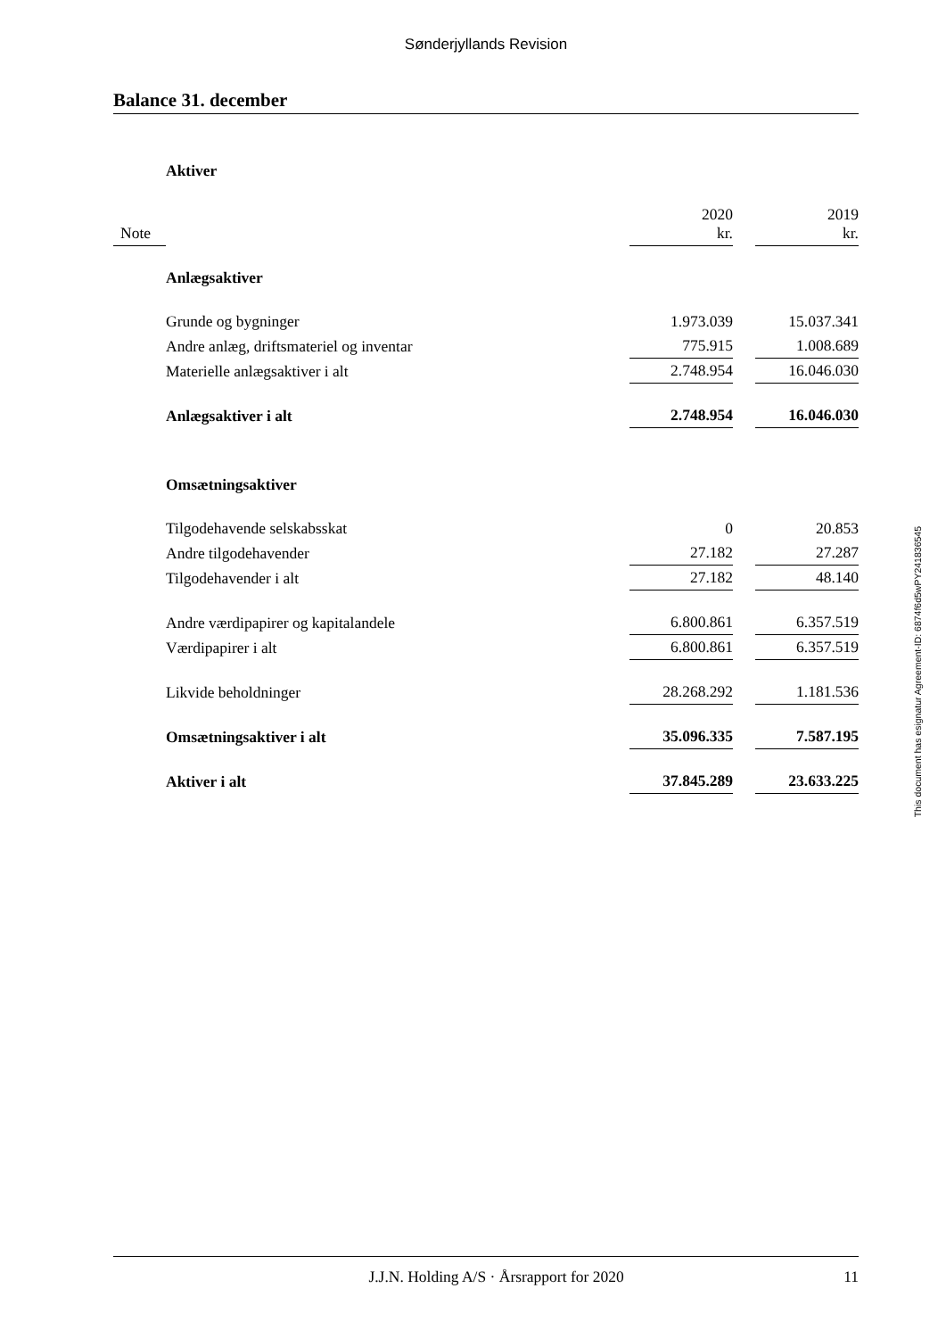Sønderjyllands Revision
Balance 31. december
| | Aktiver | | | |
| Note | | 2020 kr. | | 2019 kr. |
| | Anlægsaktiver | | | |
| | Grunde og bygninger | 1.973.039 | | 15.037.341 |
| | Andre anlæg, driftsmateriel og inventar | 775.915 | | 1.008.689 |
| | Materielle anlægsaktiver i alt | 2.748.954 | | 16.046.030 |
| | Anlægsaktiver i alt | 2.748.954 | | 16.046.030 |
| | Omsætningsaktiver | | | |
| | Tilgodehavende selskabsskat | 0 | | 20.853 |
| | Andre tilgodehavender | 27.182 | | 27.287 |
| | Tilgodehavender i alt | 27.182 | | 48.140 |
| | Andre værdipapirer og kapitalandele | 6.800.861 | | 6.357.519 |
| | Værdipapirer i alt | 6.800.861 | | 6.357.519 |
| | Likvide beholdninger | 28.268.292 | | 1.181.536 |
| | Omsætningsaktiver i alt | 35.096.335 | | 7.587.195 |
| | Aktiver i alt | 37.845.289 | | 23.633.225 |
J.J.N. Holding A/S · Årsrapport for 2020 11
This document has esignatur Agreement-ID: 6874f6d5wPY241836545